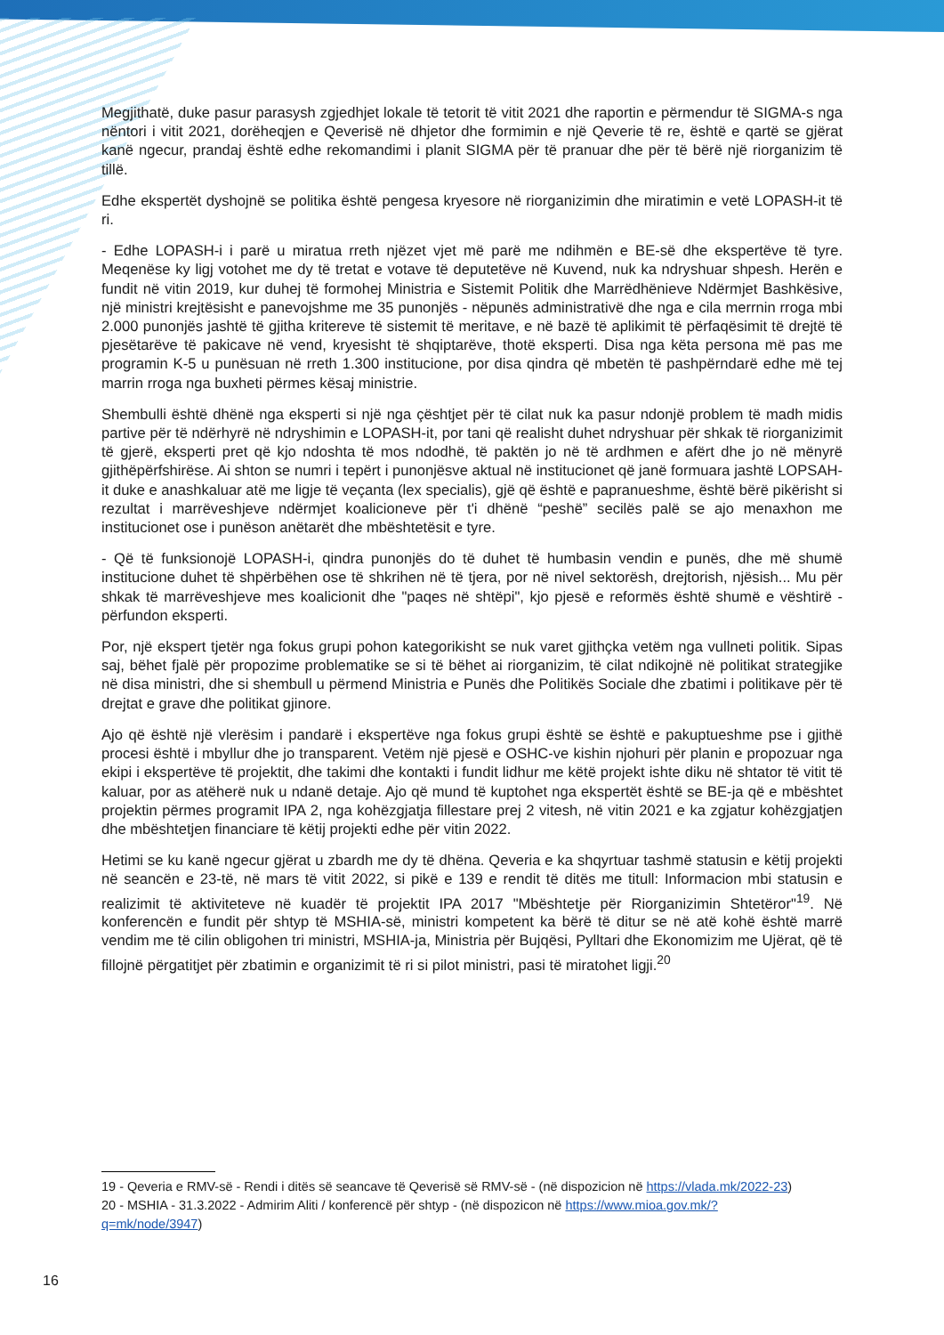Megjithatë, duke pasur parasysh zgjedhjet lokale të tetorit të vitit 2021 dhe raportin e përmendur të SIGMA-s nga nëntori i vitit 2021, dorëheqjen e Qeverisë në dhjetor dhe formimin e një Qeverie të re, është e qartë se gjërat kanë ngecur, prandaj është edhe rekomandimi i planit SIGMA për të pranuar dhe për të bërë një riorganizim të tillë.
Edhe ekspertët dyshojnë se politika është pengesa kryesore në riorganizimin dhe miratimin e vetë LOPASH-it të ri.
- Edhe LOPASH-i i parë u miratua rreth njëzet vjet më parë me ndihmën e BE-së dhe ekspertëve të tyre. Meqenëse ky ligj votohet me dy të tretat e votave të deputetëve në Kuvend, nuk ka ndryshuar shpesh. Herën e fundit në vitin 2019, kur duhej të formohej Ministria e Sistemit Politik dhe Marrëdhënieve Ndërmjet Bashkësive, një ministri krejtësisht e panevojshme me 35 punonjës - nëpunës administrativë dhe nga e cila merrnin rroga mbi 2.000 punonjës jashtë të gjitha kritereve të sistemit të meritave, e në bazë të aplikimit të përfaqësimit të drejtë të pjesëtarëve të pakicave në vend, kryesisht të shqiptarëve, thotë eksperti. Disa nga këta persona më pas me programin K-5 u punësuan në rreth 1.300 institucione, por disa qindra që mbetën të pashpërndarë edhe më tej marrin rroga nga buxheti përmes kësaj ministrie.
Shembulli është dhënë nga eksperti si një nga çështjet për të cilat nuk ka pasur ndonjë problem të madh midis partive për të ndërhyrë në ndryshimin e LOPASH-it, por tani që realisht duhet ndryshuar për shkak të riorganizimit të gjerë, eksperti pret që kjo ndoshta të mos ndodhë, të paktën jo në të ardhmen e afërt dhe jo në mënyrë gjithëpërfshirëse. Ai shton se numri i tepërt i punonjësve aktual në institucionet që janë formuara jashtë LOPSAH-it duke e anashkaluar atë me ligje të veçanta (lex specialis), gjë që është e papranueshme, është bërë pikërisht si rezultat i marrëveshjeve ndërmjet koalicioneve për t'i dhënë “peshë” secilës palë se ajo menaxhon me institucionet ose i punëson anëtarët dhe mbështetësit e tyre.
- Që të funksionojë LOPASH-i, qindra punonjës do të duhet të humbasin vendin e punës, dhe më shumë institucione duhet të shpërbëhen ose të shkrihen në të tjera, por në nivel sektorësh, drejtorish, njësish... Mu për shkak të marrëveshjeve mes koalicionit dhe "paqes në shtëpi", kjo pjesë e reformës është shumë e vështirë - përfundon eksperti.
Por, një ekspert tjetër nga fokus grupi pohon kategorikisht se nuk varet gjithçka vetëm nga vullneti politik. Sipas saj, bëhet fjalë për propozime problematike se si të bëhet ai riorganizim, të cilat ndikojnë në politikat strategjike në disa ministri, dhe si shembull u përmend Ministria e Punës dhe Politikës Sociale dhe zbatimi i politikave për të drejtat e grave dhe politikat gjinore.
Ajo që është një vlerësim i pandarë i ekspertëve nga fokus grupi është se është e pakuptueshme pse i gjithë procesi është i mbyllur dhe jo transparent. Vetëm një pjesë e OSHC-ve kishin njohuri për planin e propozuar nga ekipi i ekspertëve të projektit, dhe takimi dhe kontakti i fundit lidhur me këtë projekt ishte diku në shtator të vitit të kaluar, por as atëherë nuk u ndanë detaje. Ajo që mund të kuptohet nga ekspertët është se BE-ja që e mbështet projektin përmes programit IPA 2, nga kohëzgjatja fillestare prej 2 vitesh, në vitin 2021 e ka zgjatur kohëzgjatjen dhe mbështetjen financiare të këtij projekti edhe për vitin 2022.
Hetimi se ku kanë ngecur gjërat u zbardh me dy të dhëna. Qeveria e ka shqyrtuar tashmë statusin e këtij projekti në seancën e 23-të, në mars të vitit 2022, si pikë e 139 e rendit të ditës me titull: Informacion mbi statusin e realizimit të aktiviteteve në kuadër të projektit IPA 2017 "Mbështetje për Riorganizimin Shtetëror"<sup>19</sup>. Në konferencën e fundit për shtyp të MSHIA-së, ministri kompetent ka bërë të ditur se në atë kohë është marrë vendim me të cilin obligohen tri ministri, MSHIA-ja, Ministria për Bujqësi, Pylltari dhe Ekonomizim me Ujërat, që të fillojnë përgatitjet për zbatimin e organizimit të ri si pilot ministri, pasi të miratohet ligji.<sup>20</sup>
19 - Qeveria e RMV-së - Rendi i ditës së seancave të Qeverisë së RMV-së - (në dispozicion në https://vlada.mk/2022-23)
20 - MSHIA - 31.3.2022 - Admirim Aliti / konferencë për shtyp - (në dispozicon në https://www.mioa.gov.mk/?q=mk/node/3947)
16